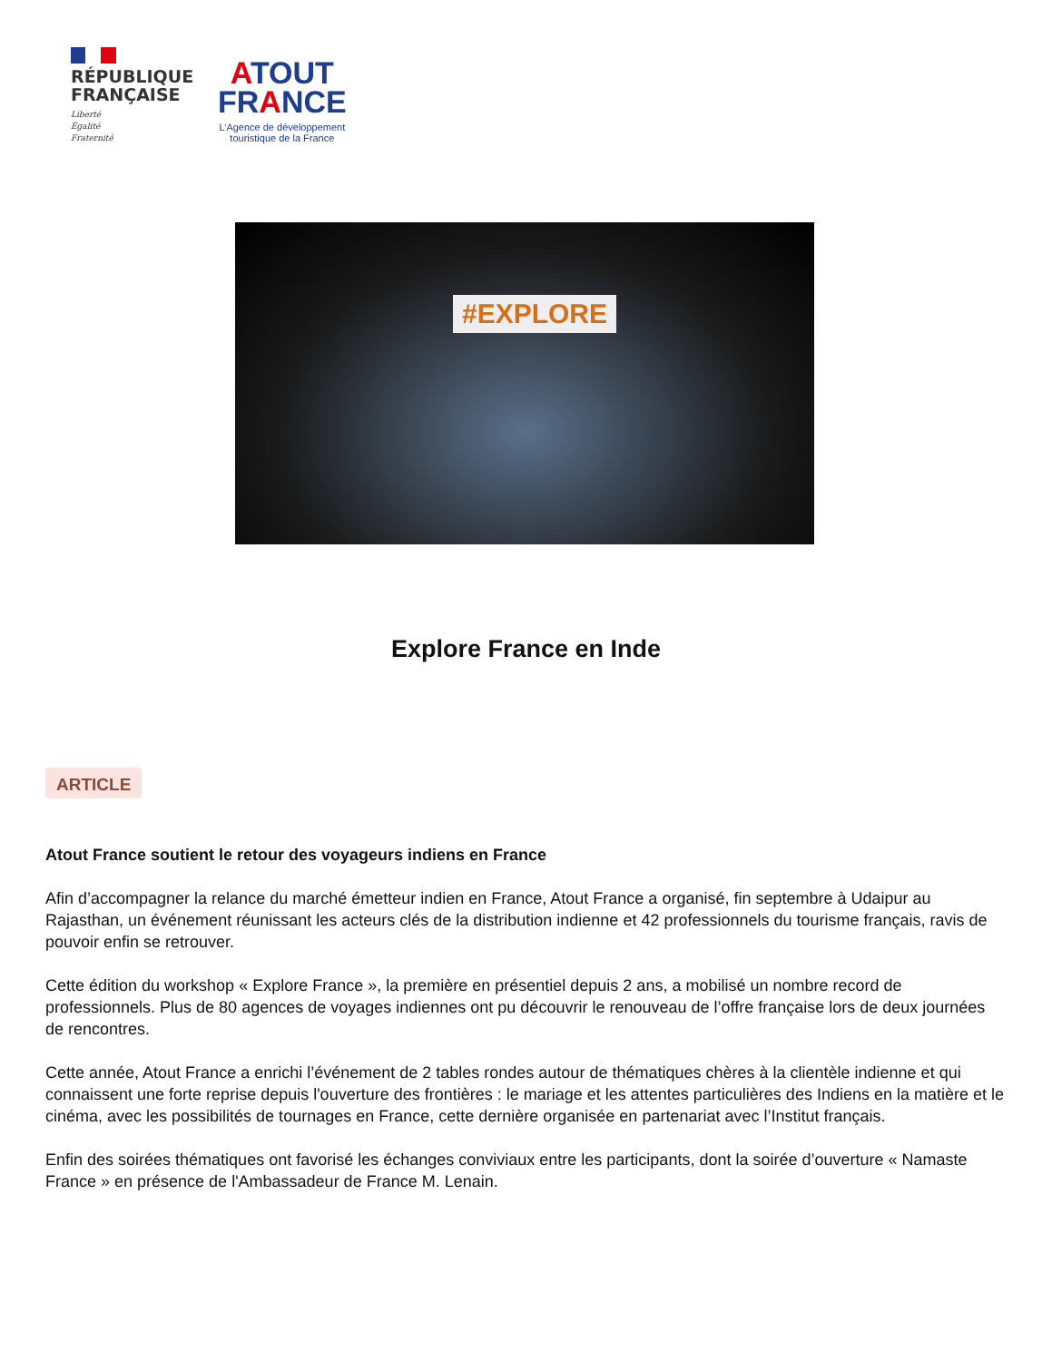RÉPUBLIQUE FRANÇAISE
Liberté
Égalité
Fraternité
ATOUT
FRANCE
L’Agence de développement
touristique de la France
#EXPLORE
Explore France en Inde
ARTICLE
Atout France soutient le retour des voyageurs indiens en France
Afin d’accompagner la relance du marché émetteur indien en France, Atout France a organisé, fin septembre à Udaipur au Rajasthan, un événement réunissant les acteurs clés de la distribution indienne et 42 professionnels du tourisme français, ravis de pouvoir enfin se retrouver.
Cette édition du workshop « Explore France », la première en présentiel depuis 2 ans, a mobilisé un nombre record de professionnels. Plus de 80 agences de voyages indiennes ont pu découvrir le renouveau de l’offre française lors de deux journées de rencontres.
Cette année, Atout France a enrichi l’événement de 2 tables rondes autour de thématiques chères à la clientèle indienne et qui connaissent une forte reprise depuis l'ouverture des frontières : le mariage et les attentes particulières des Indiens en la matière et le cinéma, avec les possibilités de tournages en France, cette dernière organisée en partenariat avec l’Institut français.
Enfin des soirées thématiques ont favorisé les échanges conviviaux entre les participants, dont la soirée d’ouverture « Namaste France » en présence de l'Ambassadeur de France M. Lenain.